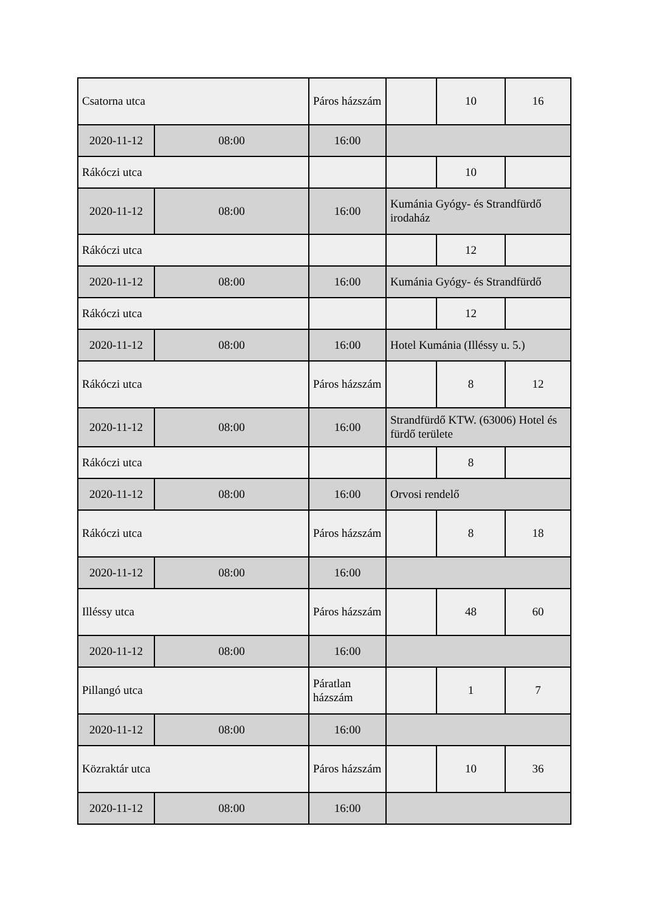| Csatorna utca | | Páros házszám | | 10 | 16 |
| 2020-11-12 | 08:00 | 16:00 | | | |
| Rákóczi utca | | | | 10 | |
| 2020-11-12 | 08:00 | 16:00 | Kumánia Gyógy- és Strandfürdő irodaház | | |
| Rákóczi utca | | | | 12 | |
| 2020-11-12 | 08:00 | 16:00 | Kumánia Gyógy- és Strandfürdő | | |
| Rákóczi utca | | | | 12 | |
| 2020-11-12 | 08:00 | 16:00 | Hotel Kumánia (Illéssy u. 5.) | | |
| Rákóczi utca | | Páros házszám | | 8 | 12 |
| 2020-11-12 | 08:00 | 16:00 | Strandfürdő KTW. (63006) Hotel és fürdő területe | | |
| Rákóczi utca | | | | 8 | |
| 2020-11-12 | 08:00 | 16:00 | Orvosi rendelő | | |
| Rákóczi utca | | Páros házszám | | 8 | 18 |
| 2020-11-12 | 08:00 | 16:00 | | | |
| Illéssy utca | | Páros házszám | | 48 | 60 |
| 2020-11-12 | 08:00 | 16:00 | | | |
| Pillangó utca | | Páratlan házszám | | 1 | 7 |
| 2020-11-12 | 08:00 | 16:00 | | | |
| Közraktár utca | | Páros házszám | | 10 | 36 |
| 2020-11-12 | 08:00 | 16:00 | | | |